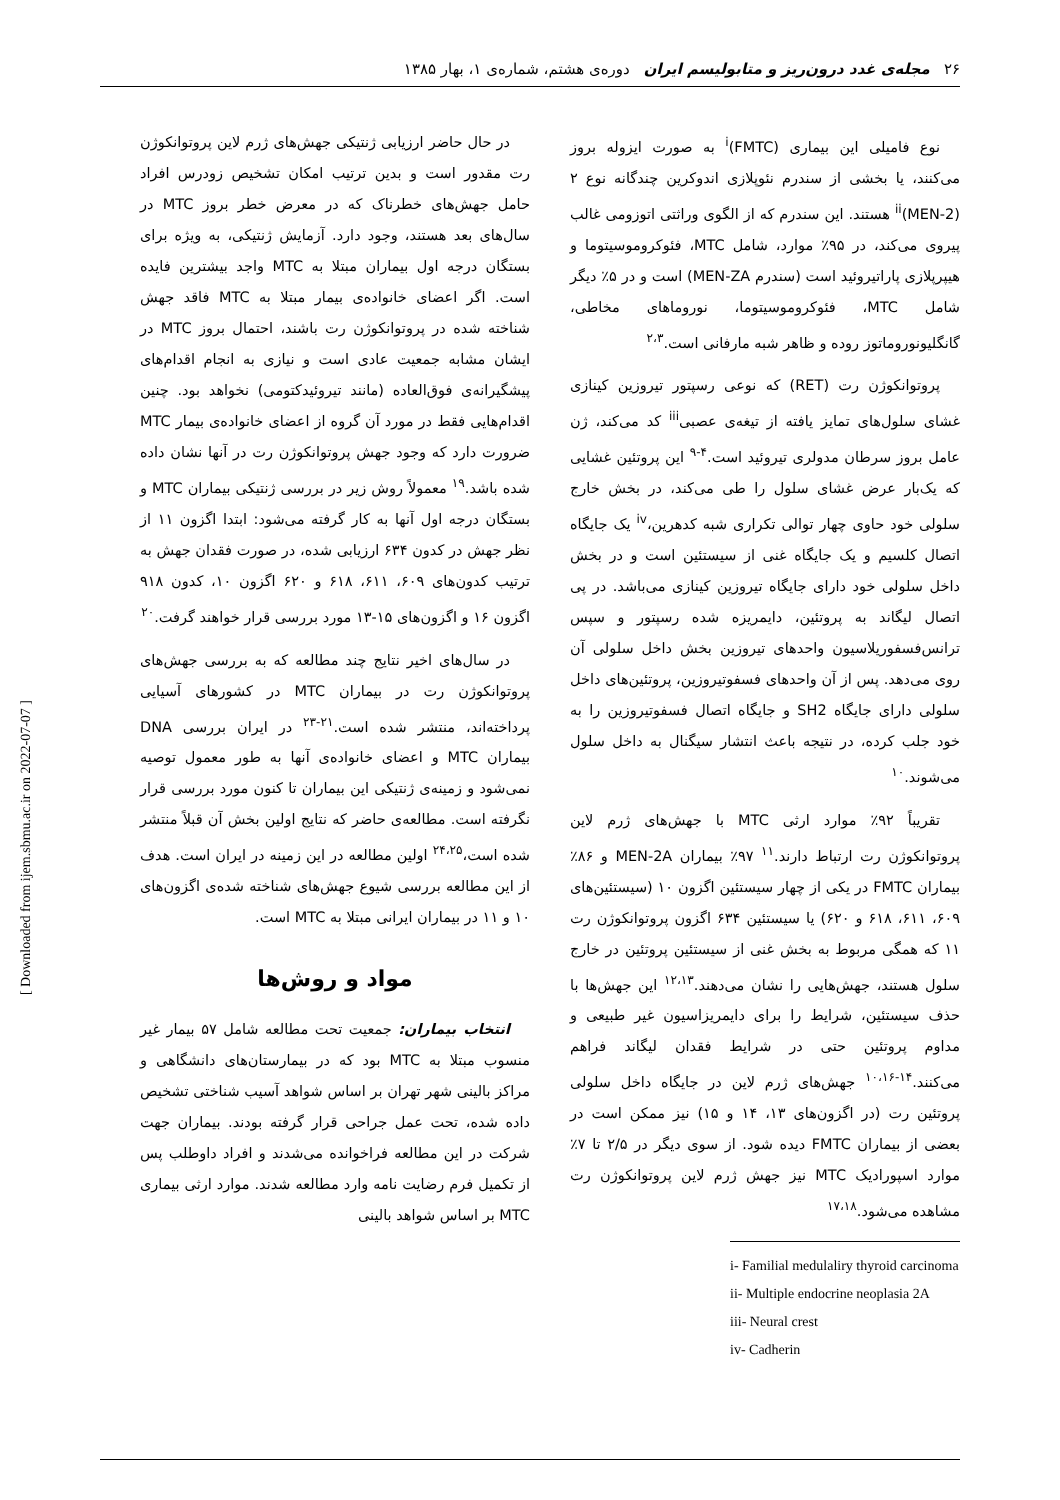۲۶ مجله‌ی غدد درون‌ریز و متابولیسم ایران دوره‌ی هشتم، شماره‌ی ۱، بهار ۱۳۸۵
نوع فامیلی این بیماری (FMTC)<sup>i</sup> به صورت ایزوله بروز می‌کنند، یا بخشی از سندرم نئوپلازی اندوکرین چندگانه نوع ۲ (MEN-2)<sup>ii</sup> هستند. این سندرم که از الگوی وراثتی اتوزومی غالب پیروی می‌کند، در ۹۵٪ موارد، شامل MTC، فئوکروموسیتوما و هیپرپلازی پاراتیروئید است (سندرم MEN-ZA) است و در ۵٪ دیگر شامل MTC، فئوکروموسیتوما، نوروماهای مخاطی، گانگلیونوروماتوز روده و ظاهر شبه مارفانی است.<sup>۲،۳</sup>
پروتوانکوژن رت (RET) که نوعی رسپتور تیروزین کینازی غشای سلول‌های تمایز یافته از تیغه‌ی عصبی<sup>iii</sup> کد می‌کند، ژن عامل بروز سرطان مدولری تیروئید است.<sup>۴-۹</sup> این پروتئین غشایی که یک‌بار عرض غشای سلول را طی می‌کند، در بخش خارج سلولی خود حاوی چهار توالی تکراری شبه کدهرین،<sup>iv</sup> یک جایگاه اتصال کلسیم و یک جایگاه غنی از سیستئین است و در بخش داخل سلولی خود دارای جایگاه تیروزین کینازی می‌باشد. در پی اتصال لیگاند به پروتئین، دایمریزه شده رسپتور و سپس ترانس‌فسفوریلاسیون واحدهای تیروزین بخش داخل سلولی آن روی می‌دهد. پس از آن واحدهای فسفوتیروزین، پروتئین‌های داخل سلولی دارای جایگاه SH2 و جایگاه اتصال فسفوتیروزین را به خود جلب کرده، در نتیجه باعث انتشار سیگنال به داخل سلول می‌شوند.<sup>۱۰</sup>
تقریباً ۹۲٪ موارد ارثی MTC با جهش‌های ژرم لاین پروتوانکوژن رت ارتباط دارند.<sup>۱۱</sup> ۹۷٪ بیماران MEN-2A و ۸۶٪ بیماران FMTC در یکی از چهار سیستئین اگزون ۱۰ (سیستئین‌های ۶۰۹، ۶۱۱، ۶۱۸ و ۶۲۰) یا سیستئین ۶۳۴ اگزون پروتوانکوژن رت ۱۱ که همگی مربوط به بخش غنی از سیستئین پروتئین در خارج سلول هستند، جهش‌هایی را نشان می‌دهند.<sup>۱۲،۱۳</sup> این جهش‌ها با حذف سیستئین، شرایط را برای دایمریزاسیون غیر طبیعی و مداوم پروتئین حتی در شرایط فقدان لیگاند فراهم می‌کنند.<sup>۱۴-۱۰،۱۶</sup> جهش‌های ژرم لاین در جایگاه داخل سلولی پروتئین رت (در اگزون‌های ۱۳، ۱۴ و ۱۵) نیز ممکن است در بعضی از بیماران FMTC دیده شود. از سوی دیگر در ۲/۵ تا ۷٪ موارد اسپورادیک MTC نیز جهش ژرم لاین پروتوانکوژن رت مشاهده می‌شود.<sup>۱۷،۱۸</sup>
i- Familial medulaliry thyroid carcinoma
ii- Multiple endocrine neoplasia 2A
iii- Neural crest
iv- Cadherin
در حال حاضر ارزیابی ژنتیکی جهش‌های ژرم لاین پروتوانکوژن رت مقدور است و بدین ترتیب امکان تشخیص زودرس افراد حامل جهش‌های خطرناک که در معرض خطر بروز MTC در سال‌های بعد هستند، وجود دارد. آزمایش ژنتیکی، به ویژه برای بستگان درجه اول بیماران مبتلا به MTC واجد بیشترین فایده است. اگر اعضای خانواده‌ی بیمار مبتلا به MTC فاقد جهش شناخته شده در پروتوانکوژن رت باشند، احتمال بروز MTC در ایشان مشابه جمعیت عادی است و نیازی به انجام اقدام‌های پیشگیرانه‌ی فوق‌العاده (مانند تیروئیدکتومی) نخواهد بود. چنین اقدام‌هایی فقط در مورد آن گروه از اعضای خانواده‌ی بیمار MTC ضرورت دارد که وجود جهش پروتوانکوژن رت در آنها نشان داده شده باشد.<sup>۱۹</sup> معمولاً روش زیر در بررسی ژنتیکی بیماران MTC و بستگان درجه اول آنها به کار گرفته می‌شود: ابتدا اگزون ۱۱ از نظر جهش در کدون ۶۳۴ ارزیابی شده، در صورت فقدان جهش به ترتیب کدون‌های ۶۰۹، ۶۱۱، ۶۱۸ و ۶۲۰ اگزون ۱۰، کدون ۹۱۸ اگزون ۱۶ و اگزون‌های ۱۵-۱۳ مورد بررسی قرار خواهند گرفت.<sup>۲۰</sup>
در سال‌های اخیر نتایج چند مطالعه که به بررسی جهش‌های پروتوانکوژن رت در بیماران MTC در کشورهای آسیایی پرداخته‌اند، منتشر شده است.<sup>۲۱-۲۳</sup> در ایران بررسی DNA بیماران MTC و اعضای خانواده‌ی آنها به طور معمول توصیه نمی‌شود و زمینه‌ی ژنتیکی این بیماران تا کنون مورد بررسی قرار نگرفته است. مطالعه‌ی حاضر که نتایج اولین بخش آن قبلاً منتشر شده است،<sup>۲۴،۲۵</sup> اولین مطالعه در این زمینه در ایران است. هدف از این مطالعه بررسی شیوع جهش‌های شناخته شده‌ی اگزون‌های ۱۰ و ۱۱ در بیماران ایرانی مبتلا به MTC است.
مواد و روش‌ها
انتخاب بیماران: جمعیت تحت مطالعه شامل ۵۷ بیمار غیر منسوب مبتلا به MTC بود که در بیمارستان‌های دانشگاهی و مراکز بالینی شهر تهران بر اساس شواهد آسیب شناختی تشخیص داده شده، تحت عمل جراحی قرار گرفته بودند. بیماران جهت شرکت در این مطالعه فراخوانده می‌شدند و افراد داوطلب پس از تکمیل فرم رضایت نامه وارد مطالعه شدند. موارد ارثی بیماری MTC بر اساس شواهد بالینی
[ Downloaded from ijem.sbmu.ac.ir on 2022-07-07 ]